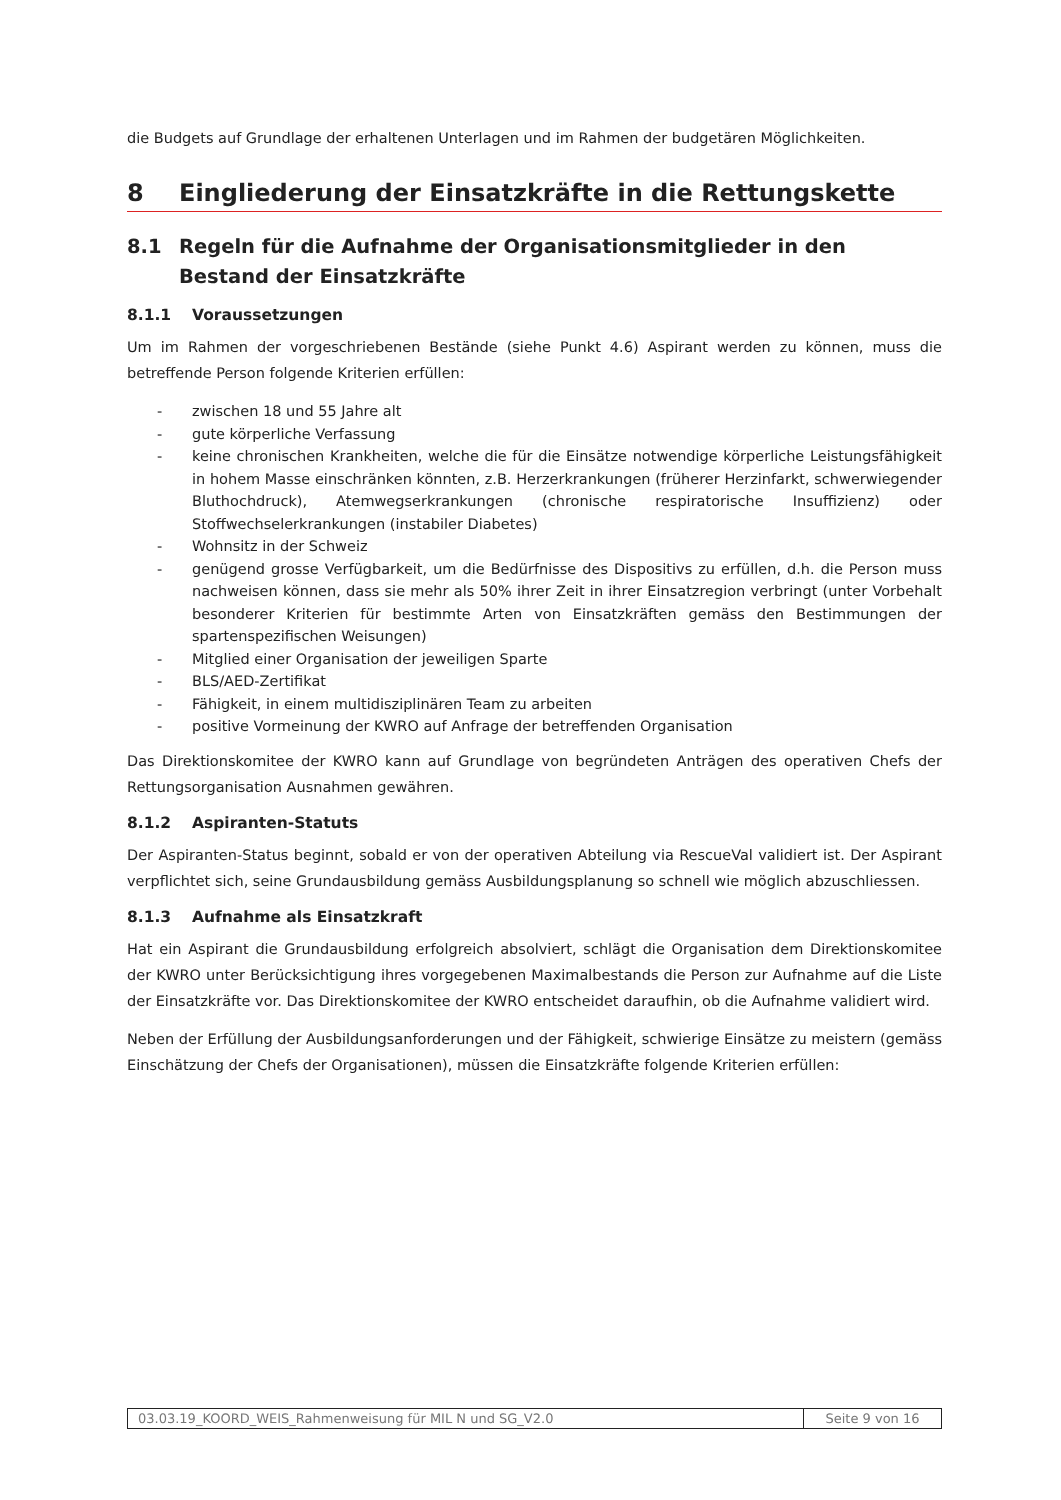die Budgets auf Grundlage der erhaltenen Unterlagen und im Rahmen der budgetären Möglichkeiten.
8 Eingliederung der Einsatzkräfte in die Rettungskette
8.1 Regeln für die Aufnahme der Organisationsmitglieder in den Bestand der Einsatzkräfte
8.1.1 Voraussetzungen
Um im Rahmen der vorgeschriebenen Bestände (siehe Punkt 4.6) Aspirant werden zu können, muss die betreffende Person folgende Kriterien erfüllen:
- zwischen 18 und 55 Jahre alt
- gute körperliche Verfassung
- keine chronischen Krankheiten, welche die für die Einsätze notwendige körperliche Leistungsfähigkeit in hohem Masse einschränken könnten, z.B. Herzerkrankungen (früherer Herzinfarkt, schwerwiegender Bluthochdruck), Atemwegserkrankungen (chronische respiratorische Insuffizienz) oder Stoffwechselerkrankungen (instabiler Diabetes)
- Wohnsitz in der Schweiz
- genügend grosse Verfügbarkeit, um die Bedürfnisse des Dispositivs zu erfüllen, d.h. die Person muss nachweisen können, dass sie mehr als 50% ihrer Zeit in ihrer Einsatzregion verbringt (unter Vorbehalt besonderer Kriterien für bestimmte Arten von Einsatzkräften gemäss den Bestimmungen der spartenspezifischen Weisungen)
- Mitglied einer Organisation der jeweiligen Sparte
- BLS/AED-Zertifikat
- Fähigkeit, in einem multidisziplinären Team zu arbeiten
- positive Vormeinung der KWRO auf Anfrage der betreffenden Organisation
Das Direktionskomitee der KWRO kann auf Grundlage von begründeten Anträgen des operativen Chefs der Rettungsorganisation Ausnahmen gewähren.
8.1.2 Aspiranten-Statuts
Der Aspiranten-Status beginnt, sobald er von der operativen Abteilung via RescueVal validiert ist. Der Aspirant verpflichtet sich, seine Grundausbildung gemäss Ausbildungsplanung so schnell wie möglich abzuschliessen.
8.1.3 Aufnahme als Einsatzkraft
Hat ein Aspirant die Grundausbildung erfolgreich absolviert, schlägt die Organisation dem Direktionskomitee der KWRO unter Berücksichtigung ihres vorgegebenen Maximalbestands die Person zur Aufnahme auf die Liste der Einsatzkräfte vor. Das Direktionskomitee der KWRO entscheidet daraufhin, ob die Aufnahme validiert wird.
Neben der Erfüllung der Ausbildungsanforderungen und der Fähigkeit, schwierige Einsätze zu meistern (gemäss Einschätzung der Chefs der Organisationen), müssen die Einsatzkräfte folgende Kriterien erfüllen:
03.03.19_KOORD_WEIS_Rahmenweisung für MIL N und SG_V2.0
Seite 9 von 16